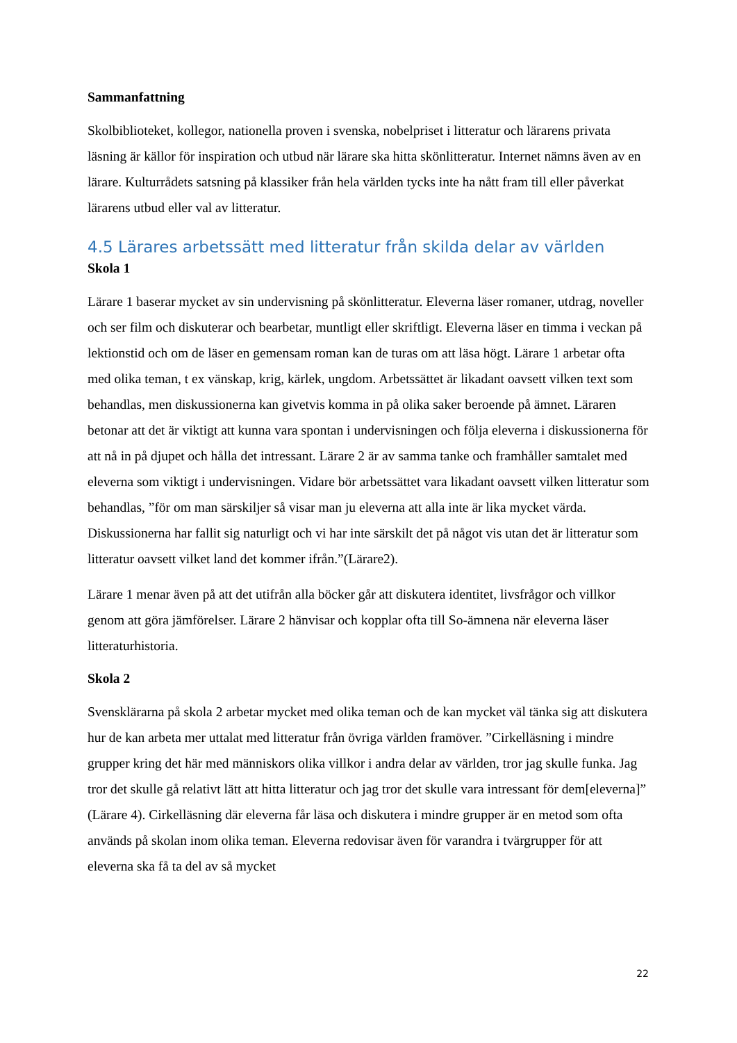Sammanfattning
Skolbiblioteket, kollegor, nationella proven i svenska, nobelpriset i litteratur och lärarens privata läsning är källor för inspiration och utbud när lärare ska hitta skönlitteratur. Internet nämns även av en lärare. Kulturrådets satsning på klassiker från hela världen tycks inte ha nått fram till eller påverkat lärarens utbud eller val av litteratur.
4.5 Lärares arbetssätt med litteratur från skilda delar av världen
Skola 1
Lärare 1 baserar mycket av sin undervisning på skönlitteratur. Eleverna läser romaner, utdrag, noveller och ser film och diskuterar och bearbetar, muntligt eller skriftligt. Eleverna läser en timma i veckan på lektionstid och om de läser en gemensam roman kan de turas om att läsa högt. Lärare 1 arbetar ofta med olika teman, t ex vänskap, krig, kärlek, ungdom. Arbetssättet är likadant oavsett vilken text som behandlas, men diskussionerna kan givetvis komma in på olika saker beroende på ämnet. Läraren betonar att det är viktigt att kunna vara spontan i undervisningen och följa eleverna i diskussionerna för att nå in på djupet och hålla det intressant. Lärare 2 är av samma tanke och framhåller samtalet med eleverna som viktigt i undervisningen. Vidare bör arbetssättet vara likadant oavsett vilken litteratur som behandlas, ”för om man särskiljer så visar man ju eleverna att alla inte är lika mycket värda. Diskussionerna har fallit sig naturligt och vi har inte särskilt det på något vis utan det är litteratur som litteratur oavsett vilket land det kommer ifrån.”(Lärare2).
Lärare 1 menar även på att det utifrån alla böcker går att diskutera identitet, livsfrågor och villkor genom att göra jämförelser. Lärare 2 hänvisar och kopplar ofta till So-ämnena när eleverna läser litteraturhistoria.
Skola 2
Svensklärarna på skola 2 arbetar mycket med olika teman och de kan mycket väl tänka sig att diskutera hur de kan arbeta mer uttalat med litteratur från övriga världen framöver. ”Cirkelläsning i mindre grupper kring det här med människors olika villkor i andra delar av världen, tror jag skulle funka. Jag tror det skulle gå relativt lätt att hitta litteratur och jag tror det skulle vara intressant för dem[eleverna]” (Lärare 4). Cirkelläsning där eleverna får läsa och diskutera i mindre grupper är en metod som ofta används på skolan inom olika teman. Eleverna redovisar även för varandra i tvärgrupper för att eleverna ska få ta del av så mycket
22